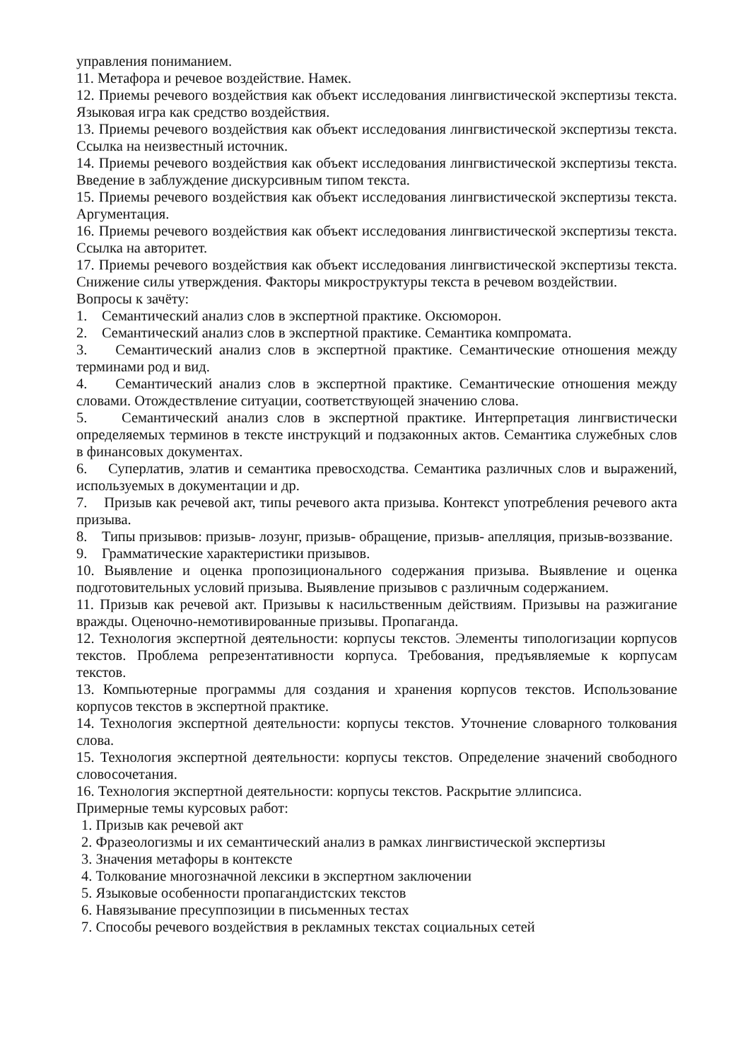управления пониманием.
11. Метафора и речевое воздействие. Намек.
12. Приемы речевого воздействия как объект исследования лингвистической экспертизы текста. Языковая игра как средство воздействия.
13. Приемы речевого воздействия как объект исследования лингвистической экспертизы текста. Ссылка на неизвестный источник.
14. Приемы речевого воздействия как объект исследования лингвистической экспертизы текста. Введение в заблуждение дискурсивным типом текста.
15. Приемы речевого воздействия как объект исследования лингвистической экспертизы текста. Аргументация.
16. Приемы речевого воздействия как объект исследования лингвистической экспертизы текста. Ссылка на авторитет.
17. Приемы речевого воздействия как объект исследования лингвистической экспертизы текста. Снижение силы утверждения. Факторы микроструктуры текста в речевом воздействии.
Вопросы к зачёту:
1. Семантический анализ слов в экспертной практике. Оксюморон.
2. Семантический анализ слов в экспертной практике. Семантика компромата.
3. Семантический анализ слов в экспертной практике. Семантические отношения между терминами род и вид.
4. Семантический анализ слов в экспертной практике. Семантические отношения между словами. Отождествление ситуации, соответствующей значению слова.
5. Семантический анализ слов в экспертной практике. Интерпретация лингвистически определяемых терминов в тексте инструкций и подзаконных актов. Семантика служебных слов в финансовых документах.
6. Суперлатив, элатив и семантика превосходства. Семантика различных слов и выражений, используемых в документации и др.
7. Призыв как речевой акт, типы речевого акта призыва. Контекст употребления речевого акта призыва.
8. Типы призывов: призыв- лозунг, призыв- обращение, призыв- апелляция, призыв-воззвание.
9. Грамматические характеристики призывов.
10. Выявление и оценка пропозиционального содержания призыва. Выявление и оценка подготовительных условий призыва. Выявление призывов с различным содержанием.
11. Призыв как речевой акт. Призывы к насильственным действиям. Призывы на разжигание вражды. Оценочно-немотивированные призывы. Пропаганда.
12. Технология экспертной деятельности: корпусы текстов. Элементы типологизации корпусов текстов. Проблема репрезентативности корпуса. Требования, предъявляемые к корпусам текстов.
13. Компьютерные программы для создания и хранения корпусов текстов. Использование корпусов текстов в экспертной практике.
14. Технология экспертной деятельности: корпусы текстов. Уточнение словарного толкования слова.
15. Технология экспертной деятельности: корпусы текстов. Определение значений свободного словосочетания.
16. Технология экспертной деятельности: корпусы текстов. Раскрытие эллипсиса.
Примерные темы курсовых работ:
1. Призыв как речевой акт
2. Фразеологизмы и их семантический анализ в рамках лингвистической экспертизы
3. Значения метафоры в контексте
4. Толкование многозначной лексики в экспертном заключении
5. Языковые особенности пропагандистских текстов
6. Навязывание пресуппозиции в письменных тестах
7. Способы речевого воздействия в рекламных текстах социальных сетей